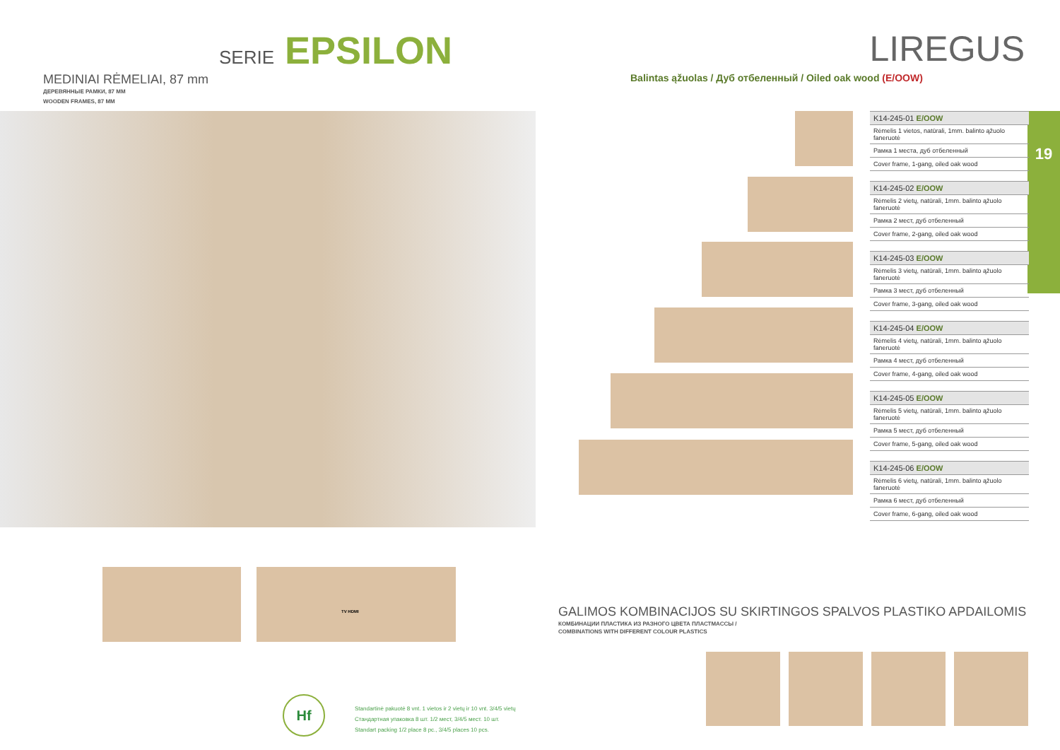SERIE EPSILON
MEDINIAI RĖMELIAI, 87 mm
ДЕРЕВЯННЫЕ РАМКИ, 87 ММ
WOODEN FRAMES, 87 MM
LIREGUS
Balintas ąžuolas / Дуб отбеленный / Oiled oak wood (E/OOW)
19
| K14-245-01 E/OOW |
| --- |
| Rėmelis 1 vietos, natūrali, 1mm. balinto ąžuolo faneruotė |
| Рамка 1 места, дуб отбеленный |
| Cover frame, 1-gang, oiled oak wood |
| K14-245-02 E/OOW |
| Rėmelis 2 vietų, natūrali, 1mm. balinto ąžuolo faneruotė |
| Рамка 2 мест, дуб отбеленный |
| Cover frame, 2-gang, oiled oak wood |
| K14-245-03 E/OOW |
| Rėmelis 3 vietų, natūrali, 1mm. balinto ąžuolo faneruotė |
| Рамка 3 мест, дуб отбеленный |
| Cover frame, 3-gang, oiled oak wood |
| K14-245-04 E/OOW |
| Rėmelis 4 vietų, natūrali, 1mm. balinto ąžuolo faneruotė |
| Рамка 4 мест, дуб отбеленный |
| Cover frame, 4-gang, oiled oak wood |
| K14-245-05 E/OOW |
| Rėmelis 5 vietų, natūrali, 1mm. balinto ąžuolo faneruotė |
| Рамка 5 мест, дуб отбеленный |
| Cover frame, 5-gang, oiled oak wood |
| K14-245-06 E/OOW |
| Rėmelis 6 vietų, natūrali, 1mm. balinto ąžuolo faneruotė |
| Рамка 6 мест, дуб отбеленный |
| Cover frame, 6-gang, oiled oak wood |
TV HDMI
GALIMOS KOMBINACIJOS SU SKIRTINGOS SPALVOS PLASTIKO APDAILOMIS
КОМБИНАЦИИ ПЛАСТИКА ИЗ РАЗНОГО ЦВЕТА ПЛАСТМАССЫ /
COMBINATIONS WITH DIFFERENT COLOUR PLASTICS
Hf
Standartinė pakuotė 8 vnt. 1 vietos ir 2 vietų ir 10 vnt. 3/4/5 vietų
Стандартная упаковка 8 шт. 1/2 мест, 3/4/5 мест. 10 шт.
Standart packing 1/2 place 8 pc., 3/4/5 places 10 pcs.